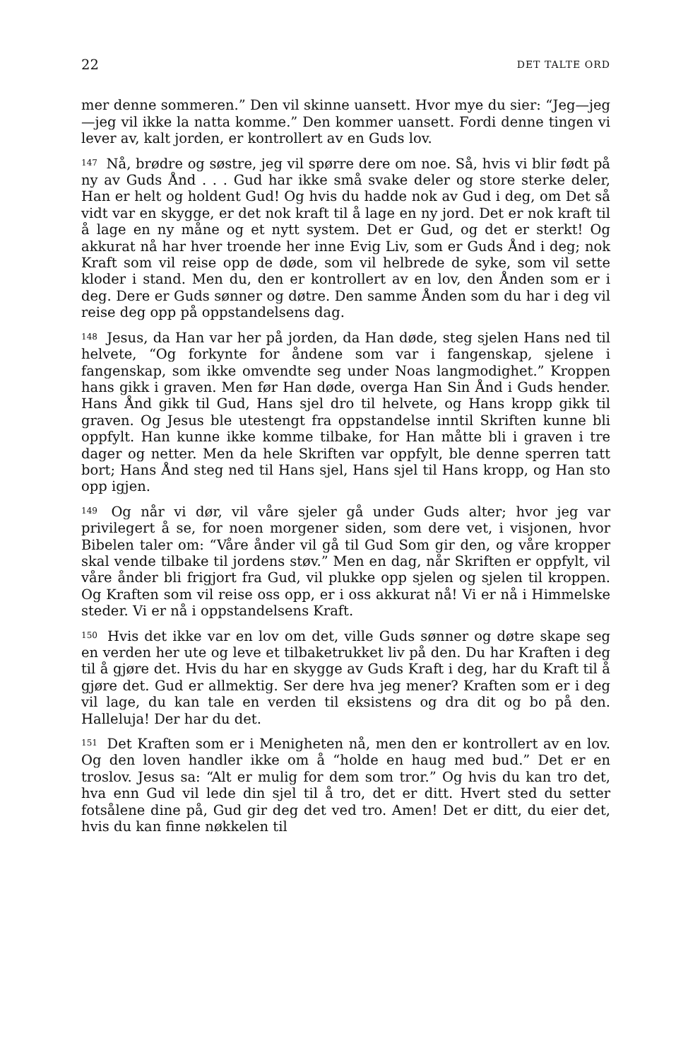22 DET TALTE ORD
mer denne sommeren.” Den vil skinne uansett. Hvor mye du sier: “Jeg—jeg—jeg vil ikke la natta komme.” Den kommer uansett. Fordi denne tingen vi lever av, kalt jorden, er kontrollert av en Guds lov.
<sup>147</sup> Nå, brødre og søstre, jeg vil spørre dere om noe. Så, hvis vi blir født på ny av Guds Ånd . . . Gud har ikke små svake deler og store sterke deler, Han er helt og holdent Gud! Og hvis du hadde nok av Gud i deg, om Det så vidt var en skygge, er det nok kraft til å lage en ny jord. Det er nok kraft til å lage en ny måne og et nytt system. Det er Gud, og det er sterkt! Og akkurat nå har hver troende her inne Evig Liv, som er Guds Ånd i deg; nok Kraft som vil reise opp de døde, som vil helbrede de syke, som vil sette kloder i stand. Men du, den er kontrollert av en lov, den Ånden som er i deg. Dere er Guds sønner og døtre. Den samme Ånden som du har i deg vil reise deg opp på oppstandelsens dag.
<sup>148</sup> Jesus, da Han var her på jorden, da Han døde, steg sjelen Hans ned til helvete, “Og forkynte for åndene som var i fangenskap, sjelene i fangenskap, som ikke omvendte seg under Noas langmodighet.” Kroppen hans gikk i graven. Men før Han døde, overga Han Sin Ånd i Guds hender. Hans Ånd gikk til Gud, Hans sjel dro til helvete, og Hans kropp gikk til graven. Og Jesus ble utestengt fra oppstandelse inntil Skriften kunne bli oppfylt. Han kunne ikke komme tilbake, for Han måtte bli i graven i tre dager og netter. Men da hele Skriften var oppfylt, ble denne sperren tatt bort; Hans Ånd steg ned til Hans sjel, Hans sjel til Hans kropp, og Han sto opp igjen.
<sup>149</sup> Og når vi dør, vil våre sjeler gå under Guds alter; hvor jeg var privilegert å se, for noen morgener siden, som dere vet, i visjonen, hvor Bibelen taler om: “Våre ånder vil gå til Gud Som gir den, og våre kropper skal vende tilbake til jordens støv.” Men en dag, når Skriften er oppfylt, vil våre ånder bli frigjort fra Gud, vil plukke opp sjelen og sjelen til kroppen. Og Kraften som vil reise oss opp, er i oss akkurat nå! Vi er nå i Himmelske steder. Vi er nå i oppstandelsens Kraft.
<sup>150</sup> Hvis det ikke var en lov om det, ville Guds sønner og døtre skape seg en verden her ute og leve et tilbaketrukket liv på den. Du har Kraften i deg til å gjøre det. Hvis du har en skygge av Guds Kraft i deg, har du Kraft til å gjøre det. Gud er allmektig. Ser dere hva jeg mener? Kraften som er i deg vil lage, du kan tale en verden til eksistens og dra dit og bo på den. Halleluja! Der har du det.
<sup>151</sup> Det Kraften som er i Menigheten nå, men den er kontrollert av en lov. Og den loven handler ikke om å “holde en haug med bud.” Det er en troslov. Jesus sa: “Alt er mulig for dem som tror.” Og hvis du kan tro det, hva enn Gud vil lede din sjel til å tro, det er ditt. Hvert sted du setter fotsålene dine på, Gud gir deg det ved tro. Amen! Det er ditt, du eier det, hvis du kan finne nøkkelen til